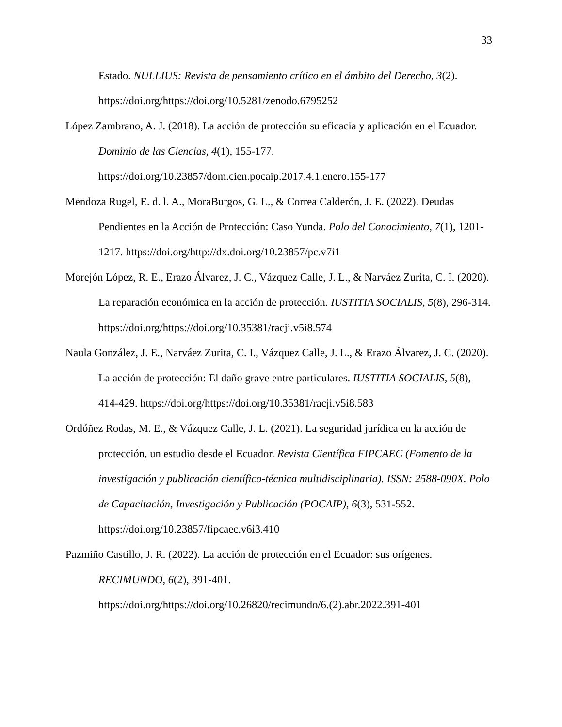33
Estado. NULLIUS: Revista de pensamiento crítico en el ámbito del Derecho, 3(2). https://doi.org/https://doi.org/10.5281/zenodo.6795252
López Zambrano, A. J. (2018). La acción de protección su eficacia y aplicación en el Ecuador. Dominio de las Ciencias, 4(1), 155-177.
https://doi.org/10.23857/dom.cien.pocaip.2017.4.1.enero.155-177
Mendoza Rugel, E. d. l. A., MoraBurgos, G. L., & Correa Calderón, J. E. (2022). Deudas Pendientes en la Acción de Protección: Caso Yunda. Polo del Conocimiento, 7(1), 1201-1217. https://doi.org/http://dx.doi.org/10.23857/pc.v7i1
Morejón López, R. E., Erazo Álvarez, J. C., Vázquez Calle, J. L., & Narváez Zurita, C. I. (2020). La reparación económica en la acción de protección. IUSTITIA SOCIALIS, 5(8), 296-314. https://doi.org/https://doi.org/10.35381/racji.v5i8.574
Naula González, J. E., Narváez Zurita, C. I., Vázquez Calle, J. L., & Erazo Álvarez, J. C. (2020). La acción de protección: El daño grave entre particulares. IUSTITIA SOCIALIS, 5(8), 414-429. https://doi.org/https://doi.org/10.35381/racji.v5i8.583
Ordóñez Rodas, M. E., & Vázquez Calle, J. L. (2021). La seguridad jurídica en la acción de protección, un estudio desde el Ecuador. Revista Científica FIPCAEC (Fomento de la investigación y publicación científico-técnica multidisciplinaria). ISSN: 2588-090X. Polo de Capacitación, Investigación y Publicación (POCAIP), 6(3), 531-552.
https://doi.org/10.23857/fipcaec.v6i3.410
Pazmiño Castillo, J. R. (2022). La acción de protección en el Ecuador: sus orígenes. RECIMUNDO, 6(2), 391-401.
https://doi.org/https://doi.org/10.26820/recimundo/6.(2).abr.2022.391-401